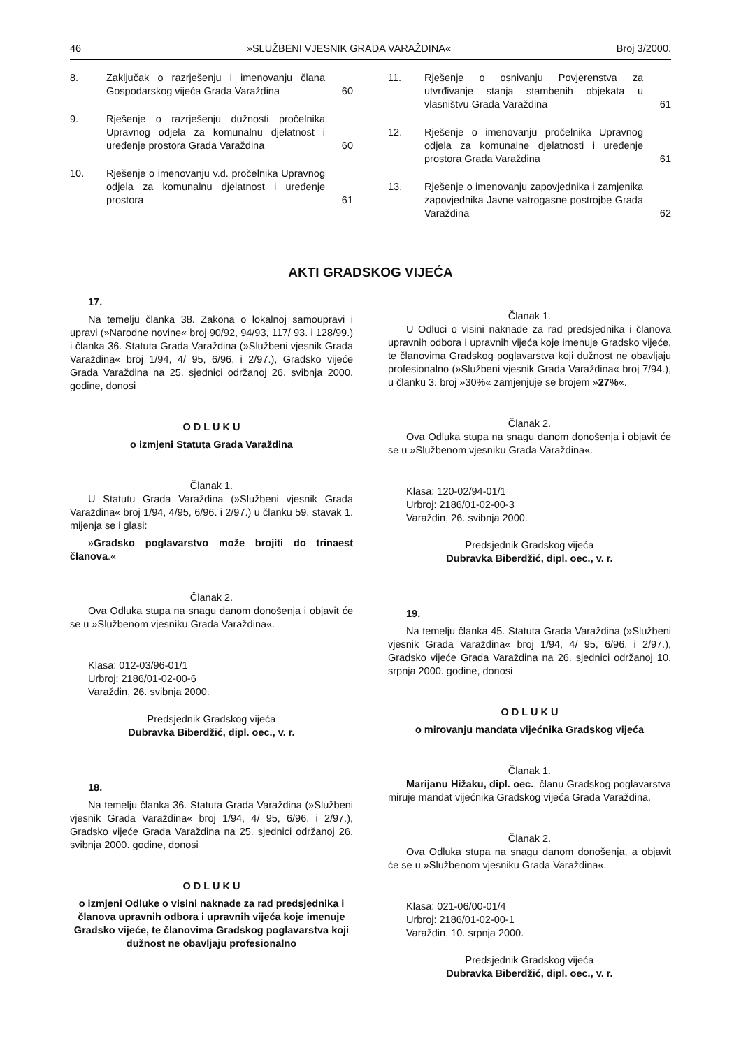46 »SLUŽBENI VJESNIK GRADA VARAŽDINA« Broj 3/2000.
8. Zaključak o razrješenju i imenovanju člana Gospodarskog vijeća Grada Varaždina 60
9. Rješenje o razrješenju dužnosti pročelnika Upravnog odjela za komunalnu djelatnost i uređenje prostora Grada Varaždina 60
10. Rješenje o imenovanju v.d. pročelnika Upravnog odjela za komunalnu djelatnost i uređenje prostora 61
11. Rješenje o osnivanju Povjerenstva za utvrđivanje stanja stambenih objekata u vlasništvu Grada Varaždina 61
12. Rješenje o imenovanju pročelnika Upravnog odjela za komunalne djelatnosti i uređenje prostora Grada Varaždina 61
13. Rješenje o imenovanju zapovjednika i zamjenika zapovjednika Javne vatrogasne postrojbe Grada Varaždina 62
AKTI GRADSKOG VIJEĆA
17.
Na temelju članka 38. Zakona o lokalnoj samoupravi i upravi (»Narodne novine« broj 90/92, 94/93, 117/ 93. i 128/99.) i članka 36. Statuta Grada Varaždina (»Službeni vjesnik Grada Varaždina« broj 1/94, 4/ 95, 6/96. i 2/97.), Gradsko vijeće Grada Varaždina na 25. sjednici održanoj 26. svibnja 2000. godine, donosi
O D L U K U
o izmjeni Statuta Grada Varaždina
Članak 1.
U Statutu Grada Varaždina (»Službeni vjesnik Grada Varaždina« broj 1/94, 4/95, 6/96. i 2/97.) u članku 59. stavak 1. mijenja se i glasi:
»Gradsko poglavarstvo može brojiti do trinaest članova.«
Članak 2.
Ova Odluka stupa na snagu danom donošenja i objavit će se u »Službenom vjesniku Grada Varaždina«.
Klasa: 012-03/96-01/1
Urbroj: 2186/01-02-00-6
Varaždin, 26. svibnja 2000.
Predsjednik Gradskog vijeća
Dubravka Biberdžić, dipl. oec., v. r.
18.
Na temelju članka 36. Statuta Grada Varaždina (»Službeni vjesnik Grada Varaždina« broj 1/94, 4/ 95, 6/96. i 2/97.), Gradsko vijeće Grada Varaždina na 25. sjednici održanoj 26. svibnja 2000. godine, donosi
O D L U K U
o izmjeni Odluke o visini naknade za rad predsjednika i članova upravnih odbora i upravnih vijeća koje imenuje Gradsko vijeće, te članovima Gradskog poglavarstva koji dužnost ne obavljaju profesionalno
Članak 1.
U Odluci o visini naknade za rad predsjednika i članova upravnih odbora i upravnih vijeća koje imenuje Gradsko vijeće, te članovima Gradskog poglavarstva koji dužnost ne obavljaju profesionalno (»Službeni vjesnik Grada Varaždina« broj 7/94.), u članku 3. broj »30%« zamjenjuje se brojem »27%«.
Članak 2.
Ova Odluka stupa na snagu danom donošenja i objavit će se u »Službenom vjesniku Grada Varaždina«.
Klasa: 120-02/94-01/1
Urbroj: 2186/01-02-00-3
Varaždin, 26. svibnja 2000.
Predsjednik Gradskog vijeća
Dubravka Biberdžić, dipl. oec., v. r.
19.
Na temelju članka 45. Statuta Grada Varaždina (»Službeni vjesnik Grada Varaždina« broj 1/94, 4/ 95, 6/96. i 2/97.), Gradsko vijeće Grada Varaždina na 26. sjednici održanoj 10. srpnja 2000. godine, donosi
O D L U K U
o mirovanju mandata vijećnika Gradskog vijeća
Članak 1.
Marijanu Hižaku, dipl. oec., članu Gradskog poglavarstva miruje mandat vijećnika Gradskog vijeća Grada Varaždina.
Članak 2.
Ova Odluka stupa na snagu danom donošenja, a objavit će se u »Službenom vjesniku Grada Varaždina«.
Klasa: 021-06/00-01/4
Urbroj: 2186/01-02-00-1
Varaždin, 10. srpnja 2000.
Predsjednik Gradskog vijeća
Dubravka Biberdžić, dipl. oec., v. r.